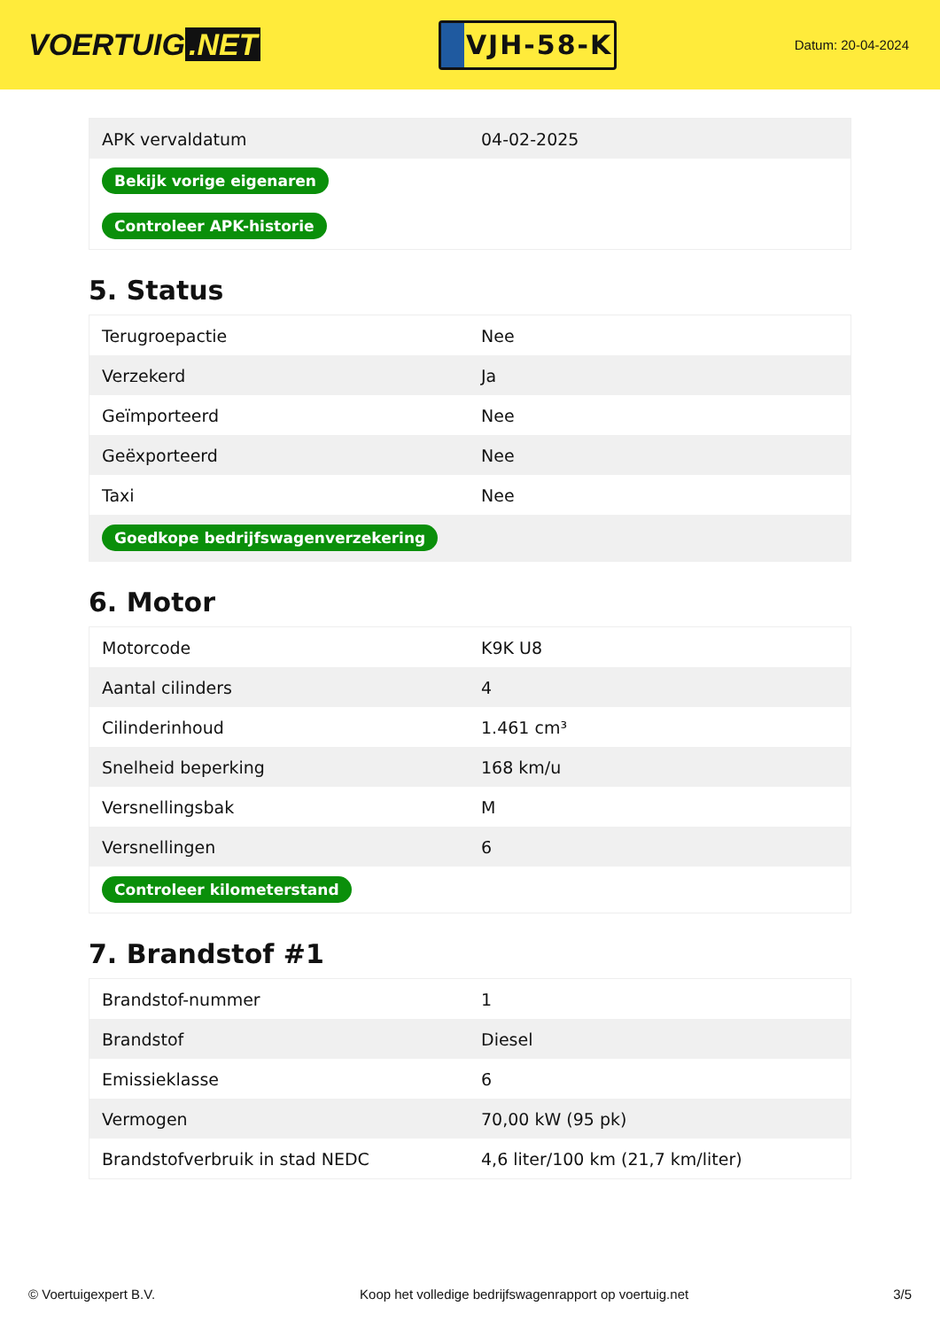VOERTUIG.NET
VJH-58-K
Datum: 20-04-2024
| APK vervaldatum | 04-02-2025 |
| Bekijk vorige eigenaren | |
| Controleer APK-historie | |
5. Status
| Terugroepactie | Nee |
| Verzekerd | Ja |
| Geïmporteerd | Nee |
| Geëxporteerd | Nee |
| Taxi | Nee |
| Goedkope bedrijfswagenverzekering | |
6. Motor
| Motorcode | K9K U8 |
| Aantal cilinders | 4 |
| Cilinderinhoud | 1.461 cm³ |
| Snelheid beperking | 168 km/u |
| Versnellingsbak | M |
| Versnellingen | 6 |
| Controleer kilometerstand | |
7. Brandstof #1
| Brandstof-nummer | 1 |
| Brandstof | Diesel |
| Emissieklasse | 6 |
| Vermogen | 70,00 kW (95 pk) |
| Brandstofverbruik in stad NEDC | 4,6 liter/100 km (21,7 km/liter) |
© Voertuigexpert B.V. Koop het volledige bedrijfswagenrapport op voertuig.net 3/5